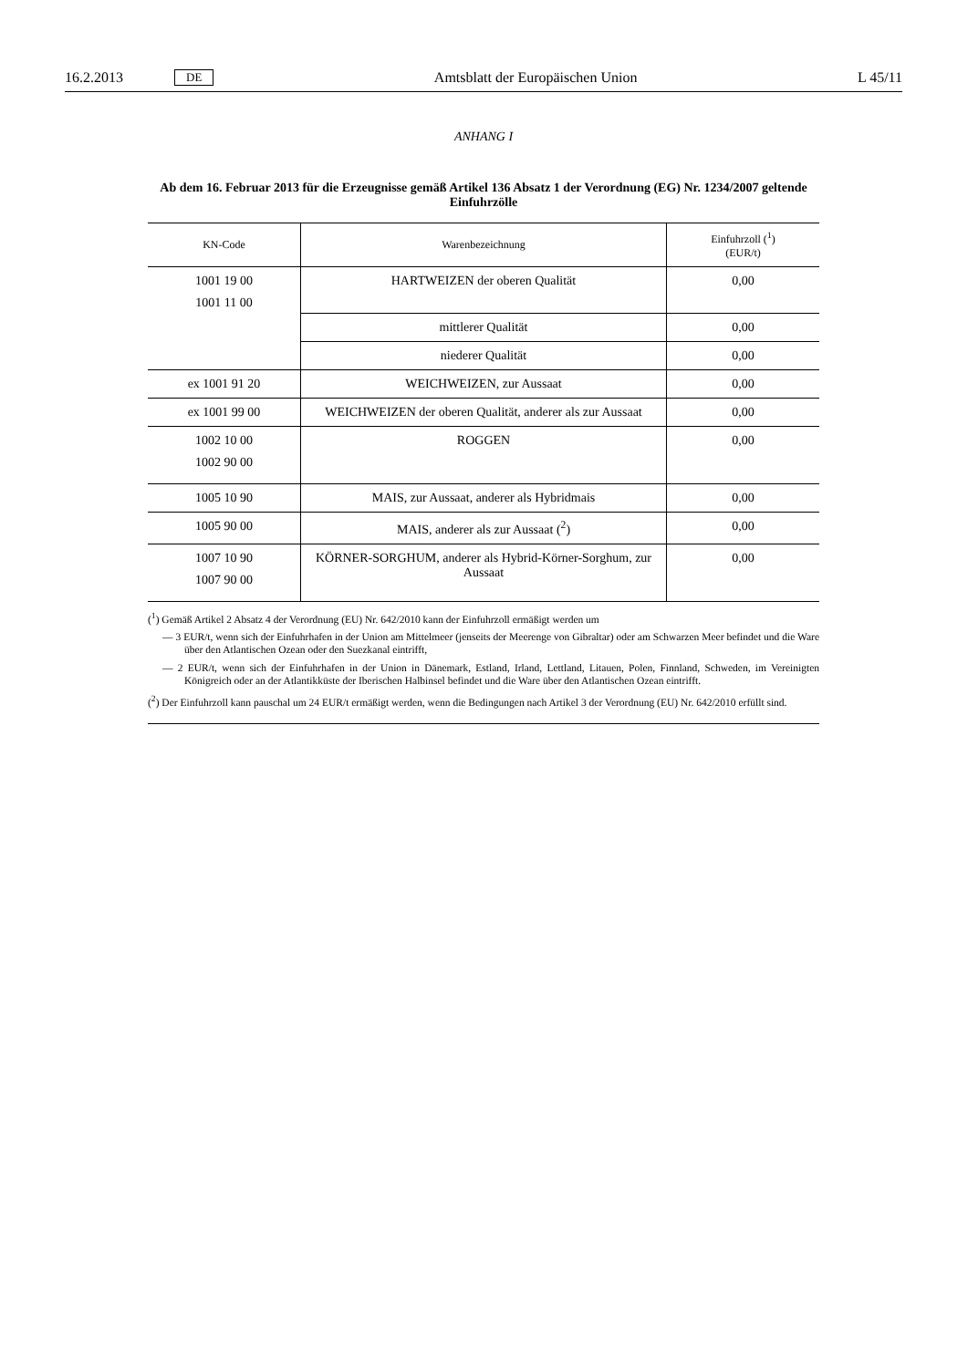16.2.2013 DE Amtsblatt der Europäischen Union L 45/11
ANHANG I
Ab dem 16. Februar 2013 für die Erzeugnisse gemäß Artikel 136 Absatz 1 der Verordnung (EG) Nr. 1234/2007 geltende Einfuhrzölle
| KN-Code | Warenbezeichnung | Einfuhrzoll (<sup>1</sup>) (EUR/t) |
| --- | --- | --- |
| 1001 19 00 1001 11 00 | HARTWEIZEN der oberen Qualität | 0,00 |
| | mittlerer Qualität | 0,00 |
| | niederer Qualität | 0,00 |
| ex 1001 91 20 | WEICHWEIZEN, zur Aussaat | 0,00 |
| ex 1001 99 00 | WEICHWEIZEN der oberen Qualität, anderer als zur Aussaat | 0,00 |
| 1002 10 00 1002 90 00 | ROGGEN | 0,00 |
| 1005 10 90 | MAIS, zur Aussaat, anderer als Hybridmais | 0,00 |
| 1005 90 00 | MAIS, anderer als zur Aussaat (<sup>2</sup>) | 0,00 |
| 1007 10 90 1007 90 00 | KÖRNER-SORGHUM, anderer als Hybrid-Körner-Sorghum, zur Aussaat | 0,00 |
(<sup>1</sup>) Gemäß Artikel 2 Absatz 4 der Verordnung (EU) Nr. 642/2010 kann der Einfuhrzoll ermäßigt werden um
— 3 EUR/t, wenn sich der Einfuhrhafen in der Union am Mittelmeer (jenseits der Meerenge von Gibraltar) oder am Schwarzen Meer befindet und die Ware über den Atlantischen Ozean oder den Suezkanal eintrifft,
— 2 EUR/t, wenn sich der Einfuhrhafen in der Union in Dänemark, Estland, Irland, Lettland, Litauen, Polen, Finnland, Schweden, im Vereinigten Königreich oder an der Atlantikküste der Iberischen Halbinsel befindet und die Ware über den Atlantischen Ozean eintrifft.
(<sup>2</sup>) Der Einfuhrzoll kann pauschal um 24 EUR/t ermäßigt werden, wenn die Bedingungen nach Artikel 3 der Verordnung (EU) Nr. 642/2010 erfüllt sind.